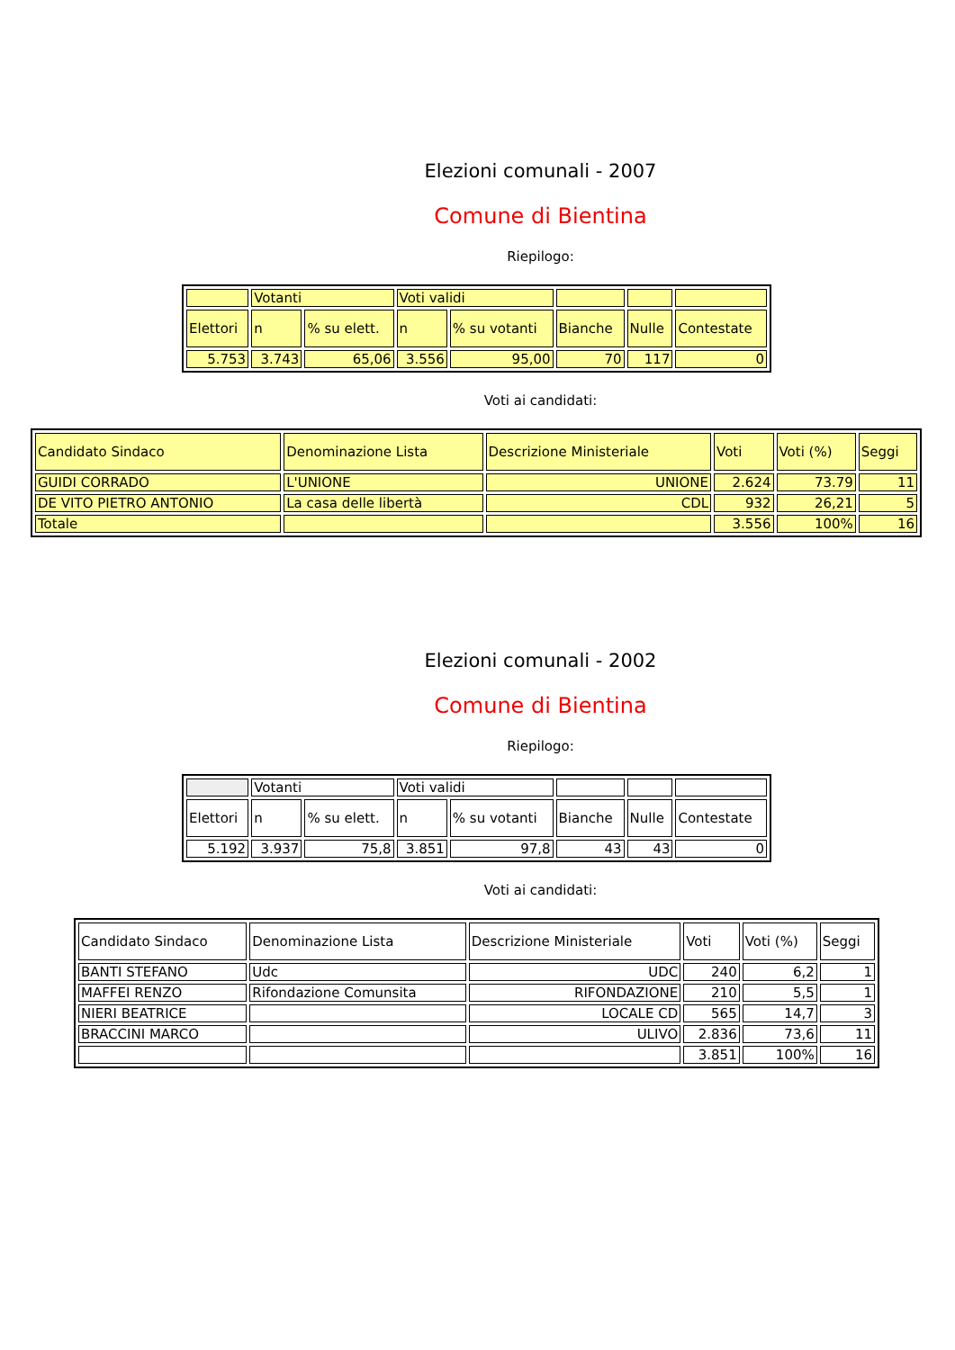Elezioni comunali - 2007
Comune di Bientina
Riepilogo:
| | Votanti | | Voti validi | | | | |
| Elettori | n | % su elett. | n | % su votanti | Bianche | Nulle | Contestate |
| 5.753 | 3.743 | 65,06 | 3.556 | 95,00 | 70 | 117 | 0 |
Voti ai candidati:
| Candidato Sindaco | Denominazione Lista | Descrizione Ministeriale | Voti | Voti (%) | Seggi |
| GUIDI CORRADO | L'UNIONE | UNIONE | 2.624 | 73.79 | 11 |
| DE VITO PIETRO ANTONIO | La casa delle libertà | CDL | 932 | 26,21 | 5 |
| Totale | | | 3.556 | 100% | 16 |
Elezioni comunali - 2002
Comune di Bientina
Riepilogo:
| | Votanti | | Voti validi | | | | |
| Elettori | n | % su elett. | n | % su votanti | Bianche | Nulle | Contestate |
| 5.192 | 3.937 | 75,8 | 3.851 | 97,8 | 43 | 43 | 0 |
Voti ai candidati:
| Candidato Sindaco | Denominazione Lista | Descrizione Ministeriale | Voti | Voti (%) | Seggi |
| BANTI STEFANO | Udc | UDC | 240 | 6,2 | 1 |
| MAFFEI RENZO | Rifondazione Comunsita | RIFONDAZIONE | 210 | 5,5 | 1 |
| NIERI BEATRICE | | LOCALE CD | 565 | 14,7 | 3 |
| BRACCINI MARCO | | ULIVO | 2.836 | 73,6 | 11 |
| | | | 3.851 | 100% | 16 |